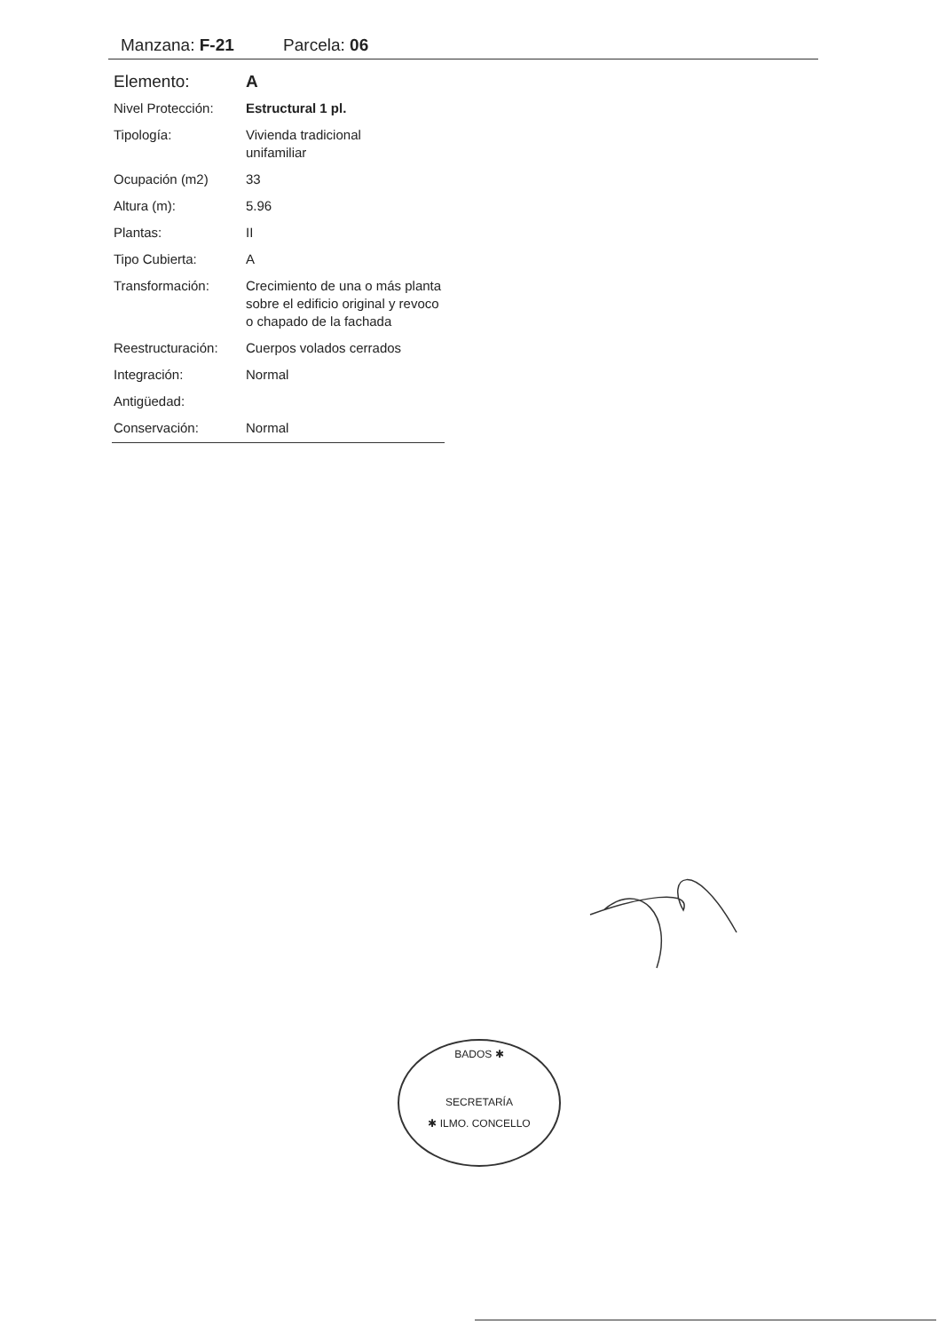Manzana: F-21 Parcela: 06
| Elemento: | A |
| Nivel Protección: | Estructural 1 pl. |
| Tipología: | Vivienda tradicional unifamiliar |
| Ocupación (m2) | 33 |
| Altura (m): | 5.96 |
| Plantas: | II |
| Tipo Cubierta: | A |
| Transformación: | Crecimiento de una o más planta sobre el edificio original y revoco o chapado de la fachada |
| Reestructuración: | Cuerpos volados cerrados |
| Integración: | Normal |
| Antigüedad: | |
| Conservación: | Normal |
BADOS ✱
SECRETARÍA
✱ ILMO. CONCELLO